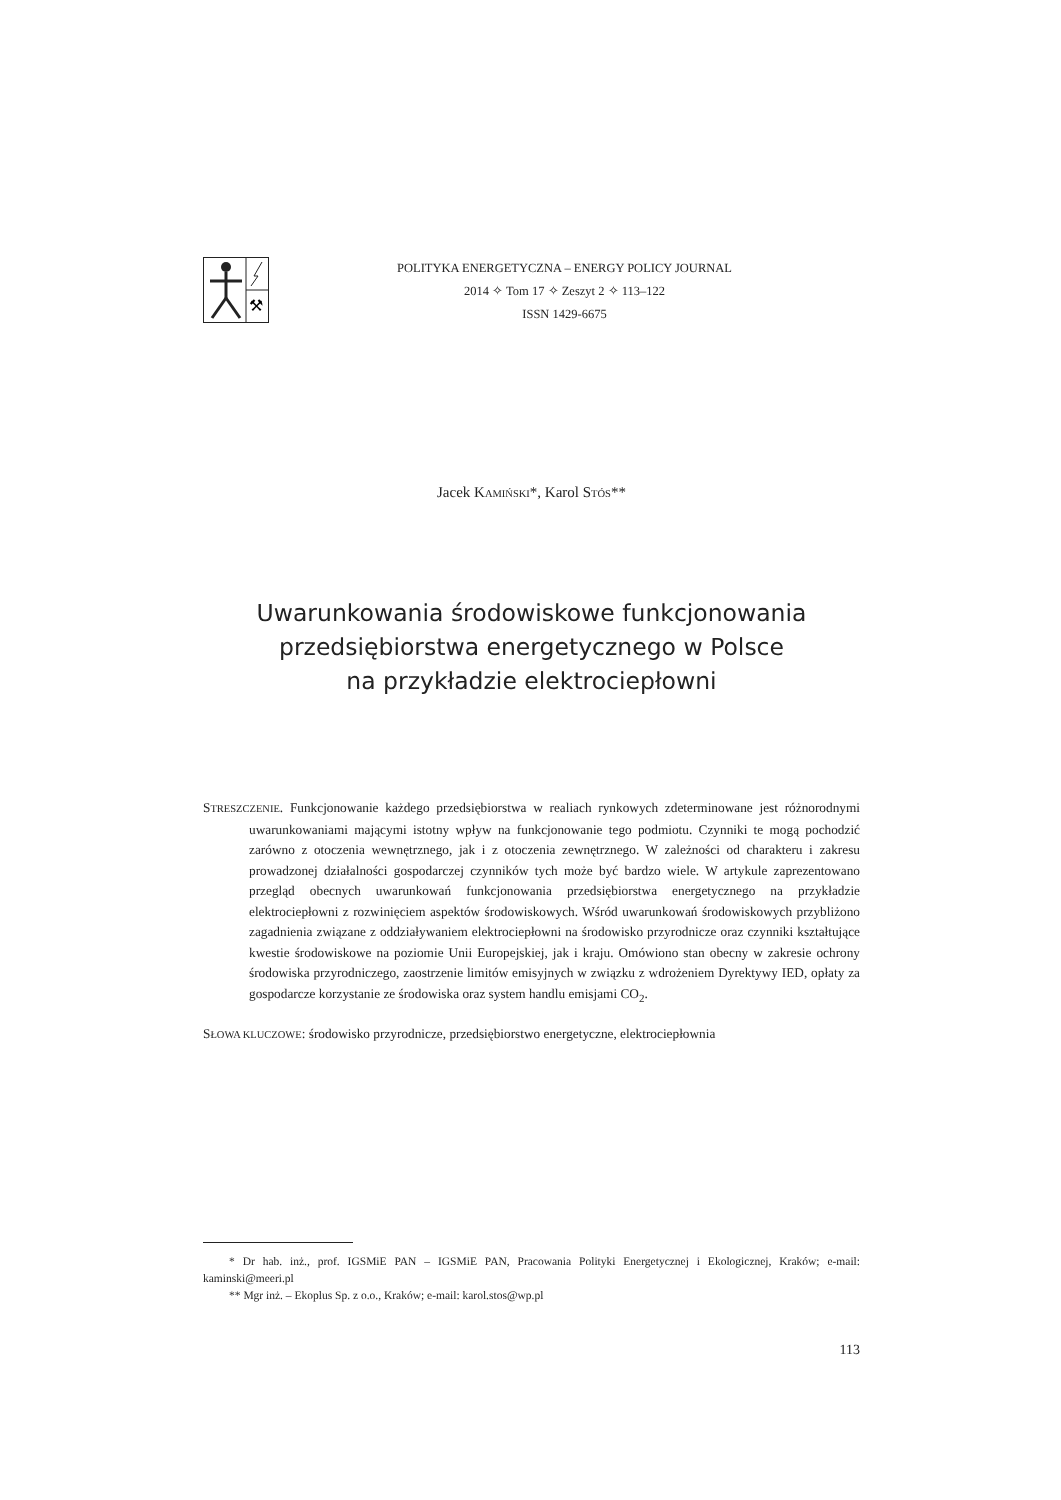⚒
POLITYKA ENERGETYCZNA – ENERGY POLICY JOURNAL
2014 ✧ Tom 17 ✧ Zeszyt 2 ✧ 113–122
ISSN 1429-6675
Jacek KAMIŃSKI*, Karol STÓS**
Uwarunkowania środowiskowe funkcjonowania
przedsiębiorstwa energetycznego w Polsce
na przykładzie elektrociepłowni
STRESZCZENIE. Funkcjonowanie każdego przedsiębiorstwa w realiach rynkowych zdeterminowane jest różnorodnymi uwarunkowaniami mającymi istotny wpływ na funkcjonowanie tego podmiotu. Czynniki te mogą pochodzić zarówno z otoczenia wewnętrznego, jak i z otoczenia zewnętrznego. W zależności od charakteru i zakresu prowadzonej działalności gospodarczej czynników tych może być bardzo wiele. W artykule zaprezentowano przegląd obecnych uwarunkowań funkcjonowania przedsiębiorstwa energetycznego na przykładzie elektrociepłowni z rozwinięciem aspektów środowiskowych. Wśród uwarunkowań środowiskowych przybliżono zagadnienia związane z oddziaływaniem elektrociepłowni na środowisko przyrodnicze oraz czynniki kształtujące kwestie środowiskowe na poziomie Unii Europejskiej, jak i kraju. Omówiono stan obecny w zakresie ochrony środowiska przyrodniczego, zaostrzenie limitów emisyjnych w związku z wdrożeniem Dyrektywy IED, opłaty za gospodarcze korzystanie ze środowiska oraz system handlu emisjami CO<sub>2</sub>.
SŁOWA KLUCZOWE: środowisko przyrodnicze, przedsiębiorstwo energetyczne, elektrociepłownia
* Dr hab. inż., prof. IGSMiE PAN – IGSMiE PAN, Pracowania Polityki Energetycznej i Ekologicznej, Kraków; e-mail: kaminski@meeri.pl
** Mgr inż. – Ekoplus Sp. z o.o., Kraków; e-mail: karol.stos@wp.pl
113